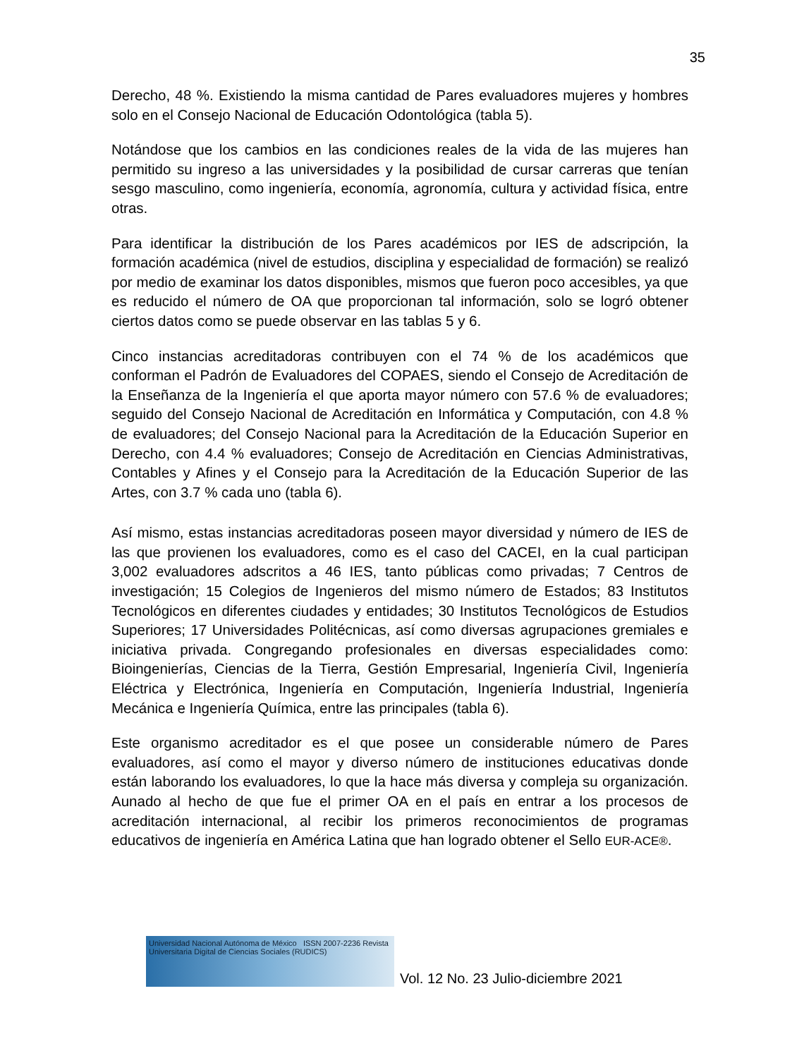35
Derecho, 48 %. Existiendo la misma cantidad de Pares evaluadores mujeres y hombres solo en el Consejo Nacional de Educación Odontológica (tabla 5).
Notándose que los cambios en las condiciones reales de la vida de las mujeres han permitido su ingreso a las universidades y la posibilidad de cursar carreras que tenían sesgo masculino, como ingeniería, economía, agronomía, cultura y actividad física, entre otras.
Para identificar la distribución de los Pares académicos por IES de adscripción, la formación académica (nivel de estudios, disciplina y especialidad de formación) se realizó por medio de examinar los datos disponibles, mismos que fueron poco accesibles, ya que es reducido el número de OA que proporcionan tal información, solo se logró obtener ciertos datos como se puede observar en las tablas 5 y 6.
Cinco instancias acreditadoras contribuyen con el 74 % de los académicos que conforman el Padrón de Evaluadores del COPAES, siendo el Consejo de Acreditación de la Enseñanza de la Ingeniería el que aporta mayor número con 57.6 % de evaluadores; seguido del Consejo Nacional de Acreditación en Informática y Computación, con 4.8 % de evaluadores; del Consejo Nacional para la Acreditación de la Educación Superior en Derecho, con 4.4 % evaluadores; Consejo de Acreditación en Ciencias Administrativas, Contables y Afines y el Consejo para la Acreditación de la Educación Superior de las Artes, con 3.7 % cada uno (tabla 6).
Así mismo, estas instancias acreditadoras poseen mayor diversidad y número de IES de las que provienen los evaluadores, como es el caso del CACEI, en la cual participan 3,002 evaluadores adscritos a 46 IES, tanto públicas como privadas; 7 Centros de investigación; 15 Colegios de Ingenieros del mismo número de Estados; 83 Institutos Tecnológicos en diferentes ciudades y entidades; 30 Institutos Tecnológicos de Estudios Superiores; 17 Universidades Politécnicas, así como diversas agrupaciones gremiales e iniciativa privada. Congregando profesionales en diversas especialidades como: Bioingenierías, Ciencias de la Tierra, Gestión Empresarial, Ingeniería Civil, Ingeniería Eléctrica y Electrónica, Ingeniería en Computación, Ingeniería Industrial, Ingeniería Mecánica e Ingeniería Química, entre las principales (tabla 6).
Este organismo acreditador es el que posee un considerable número de Pares evaluadores, así como el mayor y diverso número de instituciones educativas donde están laborando los evaluadores, lo que la hace más diversa y compleja su organización. Aunado al hecho de que fue el primer OA en el país en entrar a los procesos de acreditación internacional, al recibir los primeros reconocimientos de programas educativos de ingeniería en América Latina que han logrado obtener el Sello EUR-ACE®.
Universidad Nacional Autónoma de México ISSN 2007-2236 Revista Universitaria Digital de Ciencias Sociales (RUDICS)
Vol. 12 No. 23 Julio-diciembre 2021